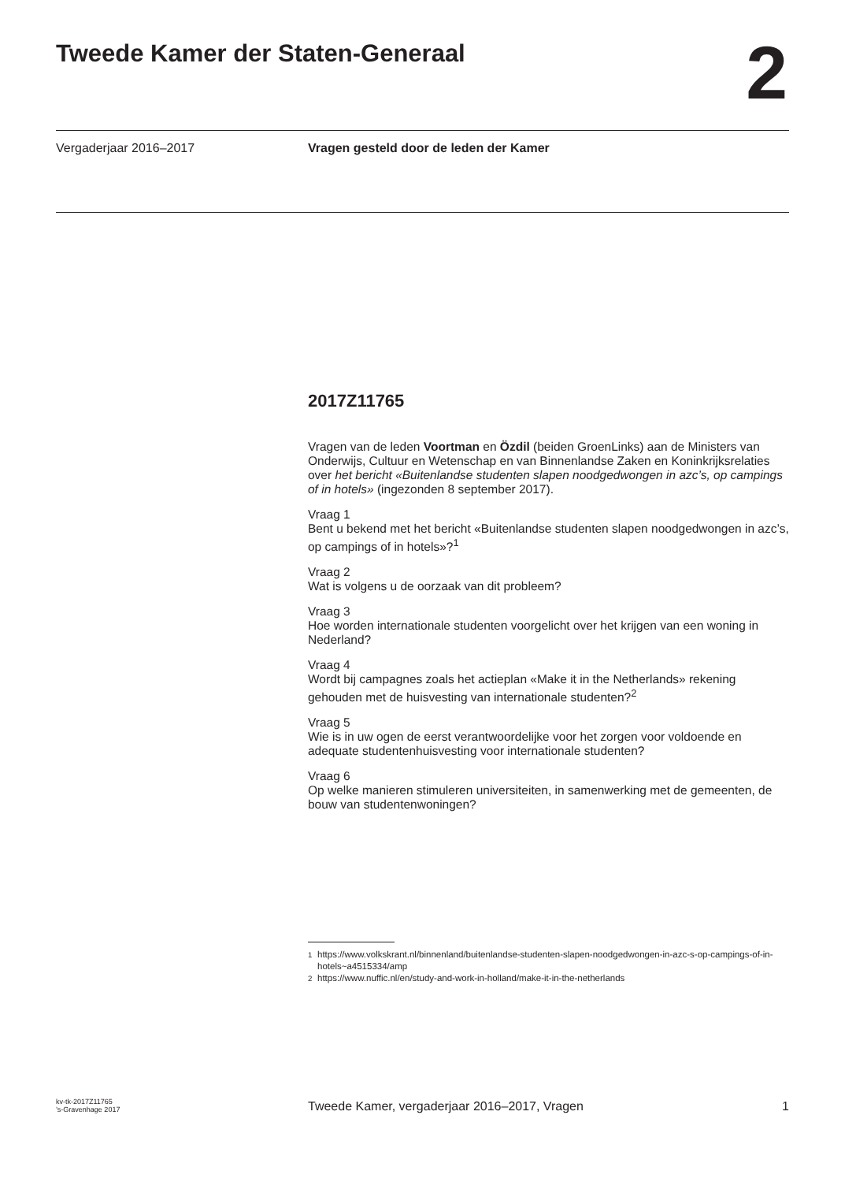Tweede Kamer der Staten-Generaal
2
Vergaderjaar 2016–2017 Vragen gesteld door de leden der Kamer
2017Z11765
Vragen van de leden Voortman en Özdil (beiden GroenLinks) aan de Ministers van Onderwijs, Cultuur en Wetenschap en van Binnenlandse Zaken en Koninkrijksrelaties over het bericht «Buitenlandse studenten slapen noodgedwongen in azc’s, op campings of in hotels» (ingezonden 8 september 2017).
Vraag 1
Bent u bekend met het bericht «Buitenlandse studenten slapen noodgedwongen in azc’s, op campings of in hotels»?<sup>1</sup>
Vraag 2
Wat is volgens u de oorzaak van dit probleem?
Vraag 3
Hoe worden internationale studenten voorgelicht over het krijgen van een woning in Nederland?
Vraag 4
Wordt bij campagnes zoals het actieplan «Make it in the Netherlands» rekening gehouden met de huisvesting van internationale studenten?<sup>2</sup>
Vraag 5
Wie is in uw ogen de eerst verantwoordelijke voor het zorgen voor voldoende en adequate studentenhuisvesting voor internationale studenten?
Vraag 6
Op welke manieren stimuleren universiteiten, in samenwerking met de gemeenten, de bouw van studentenwoningen?
<sup>1</sup> https://www.volkskrant.nl/binnenland/buitenlandse-studenten-slapen-noodgedwongen-in-azc-s-op-campings-of-in-hotels~a4515334/amp
<sup>2</sup> https://www.nuffic.nl/en/study-and-work-in-holland/make-it-in-the-netherlands
kv-tk-2017Z11765
’s-Gravenhage 2017
Tweede Kamer, vergaderjaar 2016–2017, Vragen
1